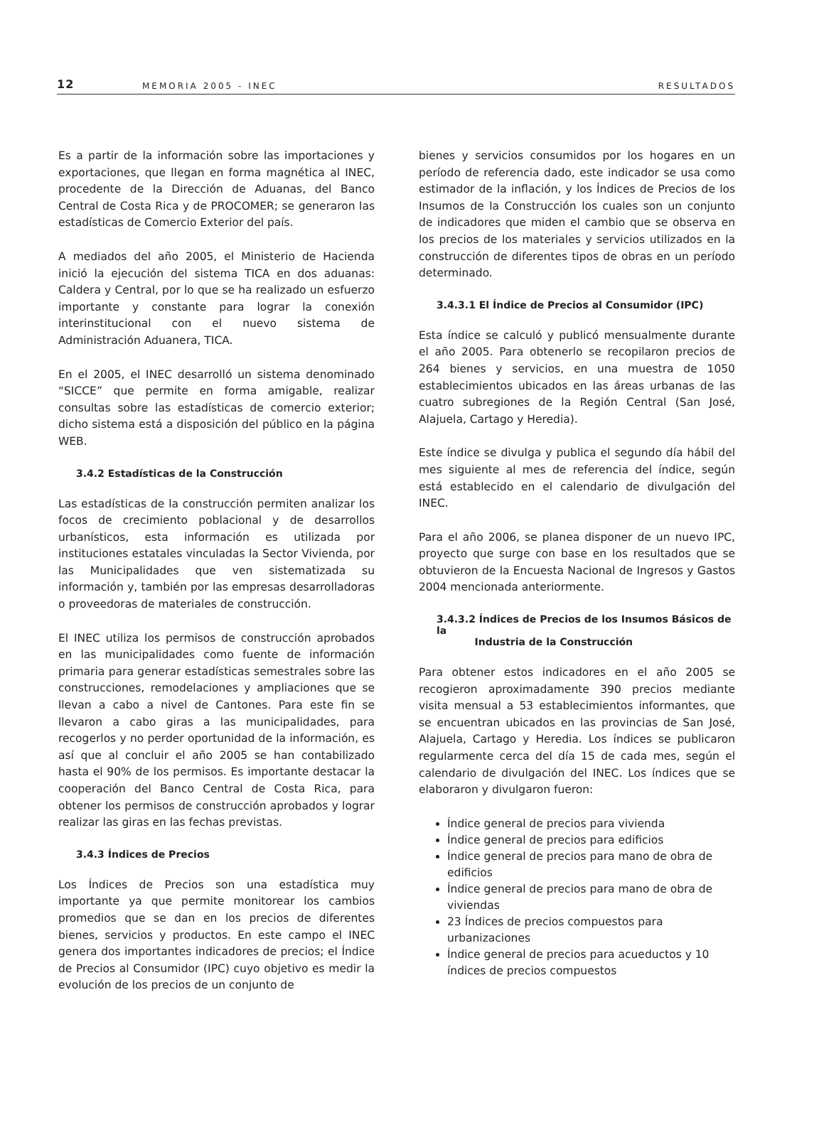12 MEMORIA 2005 - INEC RESULTADOS
Es a partir de la información sobre las importaciones y exportaciones, que llegan en forma magnética al INEC, procedente de la Dirección de Aduanas, del Banco Central de Costa Rica y de PROCOMER; se generaron las estadísticas de Comercio Exterior del país.
A mediados del año 2005, el Ministerio de Hacienda inició la ejecución del sistema TICA en dos aduanas: Caldera y Central, por lo que se ha realizado un esfuerzo importante y constante para lograr la conexión interinstitucional con el nuevo sistema de Administración Aduanera, TICA.
En el 2005, el INEC desarrolló un sistema denominado “SICCE” que permite en forma amigable, realizar consultas sobre las estadísticas de comercio exterior; dicho sistema está a disposición del público en la página WEB.
3.4.2 Estadísticas de la Construcción
Las estadísticas de la construcción permiten analizar los focos de crecimiento poblacional y de desarrollos urbanísticos, esta información es utilizada por instituciones estatales vinculadas la Sector Vivienda, por las Municipalidades que ven sistematizada su información y, también por las empresas desarrolladoras o proveedoras de materiales de construcción.
El INEC utiliza los permisos de construcción aprobados en las municipalidades como fuente de información primaria para generar estadísticas semestrales sobre las construcciones, remodelaciones y ampliaciones que se llevan a cabo a nivel de Cantones. Para este fin se llevaron a cabo giras a las municipalidades, para recogerlos y no perder oportunidad de la información, es así que al concluir el año 2005 se han contabilizado hasta el 90% de los permisos. Es importante destacar la cooperación del Banco Central de Costa Rica, para obtener los permisos de construcción aprobados y lograr realizar las giras en las fechas previstas.
3.4.3 Índices de Precios
Los Índices de Precios son una estadística muy importante ya que permite monitorear los cambios promedios que se dan en los precios de diferentes bienes, servicios y productos. En este campo el INEC genera dos importantes indicadores de precios; el Índice de Precios al Consumidor (IPC) cuyo objetivo es medir la evolución de los precios de un conjunto de
bienes y servicios consumidos por los hogares en un período de referencia dado, este indicador se usa como estimador de la inflación, y los Índices de Precios de los Insumos de la Construcción los cuales son un conjunto de indicadores que miden el cambio que se observa en los precios de los materiales y servicios utilizados en la construcción de diferentes tipos de obras en un período determinado.
3.4.3.1 El Índice de Precios al Consumidor (IPC)
Esta índice se calculó y publicó mensualmente durante el año 2005. Para obtenerlo se recopilaron precios de 264 bienes y servicios, en una muestra de 1050 establecimientos ubicados en las áreas urbanas de las cuatro subregiones de la Región Central (San José, Alajuela, Cartago y Heredia).
Este índice se divulga y publica el segundo día hábil del mes siguiente al mes de referencia del índice, según está establecido en el calendario de divulgación del INEC.
Para el año 2006, se planea disponer de un nuevo IPC, proyecto que surge con base en los resultados que se obtuvieron de la Encuesta Nacional de Ingresos y Gastos 2004 mencionada anteriormente.
3.4.3.2 Índices de Precios de los Insumos Básicos de la
Industria de la Construcción
Para obtener estos indicadores en el año 2005 se recogieron aproximadamente 390 precios mediante visita mensual a 53 establecimientos informantes, que se encuentran ubicados en las provincias de San José, Alajuela, Cartago y Heredia. Los índices se publicaron regularmente cerca del día 15 de cada mes, según el calendario de divulgación del INEC. Los índices que se elaboraron y divulgaron fueron:
Índice general de precios para vivienda
Índice general de precios para edificios
Índice general de precios para mano de obra de edificios
Índice general de precios para mano de obra de viviendas
23 Índices de precios compuestos para urbanizaciones
Índice general de precios para acueductos y 10 índices de precios compuestos